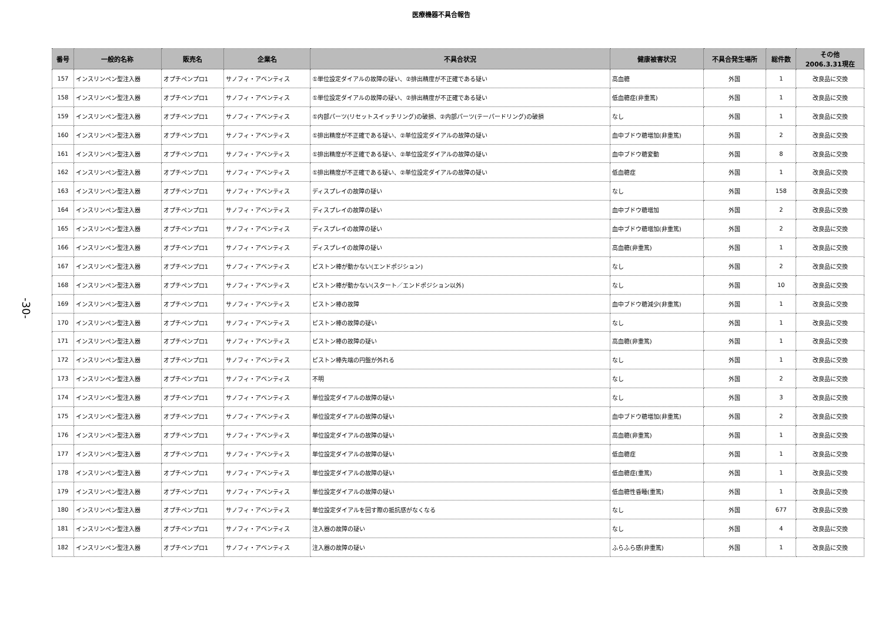医療機器不具合報告
-30-
| 番号 | 一般的名称 | 販売名 | 企業名 | 不具合状況 | 健康被害状況 | 不具合発生場所 | 総件数 | その他 2006.3.31現在 |
| --- | --- | --- | --- | --- | --- | --- | --- | --- |
| 157 | インスリンペン型注入器 | オプチペンプロ1 | サノフィ・アベンティス | ①単位設定ダイアルの故障の疑い、②排出精度が不正確である疑い | 高血糖 | 外国 | 1 | 改良品に交換 |
| 158 | インスリンペン型注入器 | オプチペンプロ1 | サノフィ・アベンティス | ①単位設定ダイアルの故障の疑い、②排出精度が不正確である疑い | 低血糖症(非重篤) | 外国 | 1 | 改良品に交換 |
| 159 | インスリンペン型注入器 | オプチペンプロ1 | サノフィ・アベンティス | ①内部パーツ(リセットスイッチリング)の破損、②内部パーツ(テーパードリング)の破損 | なし | 外国 | 1 | 改良品に交換 |
| 160 | インスリンペン型注入器 | オプチペンプロ1 | サノフィ・アベンティス | ①排出精度が不正確である疑い、②単位設定ダイアルの故障の疑い | 血中ブドウ糖増加(非重篤) | 外国 | 2 | 改良品に交換 |
| 161 | インスリンペン型注入器 | オプチペンプロ1 | サノフィ・アベンティス | ①排出精度が不正確である疑い、②単位設定ダイアルの故障の疑い | 血中ブドウ糖変動 | 外国 | 8 | 改良品に交換 |
| 162 | インスリンペン型注入器 | オプチペンプロ1 | サノフィ・アベンティス | ①排出精度が不正確である疑い、②単位設定ダイアルの故障の疑い | 低血糖症 | 外国 | 1 | 改良品に交換 |
| 163 | インスリンペン型注入器 | オプチペンプロ1 | サノフィ・アベンティス | ディスプレイの故障の疑い | なし | 外国 | 158 | 改良品に交換 |
| 164 | インスリンペン型注入器 | オプチペンプロ1 | サノフィ・アベンティス | ディスプレイの故障の疑い | 血中ブドウ糖増加 | 外国 | 2 | 改良品に交換 |
| 165 | インスリンペン型注入器 | オプチペンプロ1 | サノフィ・アベンティス | ディスプレイの故障の疑い | 血中ブドウ糖増加(非重篤) | 外国 | 2 | 改良品に交換 |
| 166 | インスリンペン型注入器 | オプチペンプロ1 | サノフィ・アベンティス | ディスプレイの故障の疑い | 高血糖(非重篤) | 外国 | 1 | 改良品に交換 |
| 167 | インスリンペン型注入器 | オプチペンプロ1 | サノフィ・アベンティス | ピストン棒が動かない(エンドポジション) | なし | 外国 | 2 | 改良品に交換 |
| 168 | インスリンペン型注入器 | オプチペンプロ1 | サノフィ・アベンティス | ピストン棒が動かない(スタート／エンドポジション以外) | なし | 外国 | 10 | 改良品に交換 |
| 169 | インスリンペン型注入器 | オプチペンプロ1 | サノフィ・アベンティス | ピストン棒の故障 | 血中ブドウ糖減少(非重篤) | 外国 | 1 | 改良品に交換 |
| 170 | インスリンペン型注入器 | オプチペンプロ1 | サノフィ・アベンティス | ピストン棒の故障の疑い | なし | 外国 | 1 | 改良品に交換 |
| 171 | インスリンペン型注入器 | オプチペンプロ1 | サノフィ・アベンティス | ピストン棒の故障の疑い | 高血糖(非重篤) | 外国 | 1 | 改良品に交換 |
| 172 | インスリンペン型注入器 | オプチペンプロ1 | サノフィ・アベンティス | ピストン棒先端の円盤が外れる | なし | 外国 | 1 | 改良品に交換 |
| 173 | インスリンペン型注入器 | オプチペンプロ1 | サノフィ・アベンティス | 不明 | なし | 外国 | 2 | 改良品に交換 |
| 174 | インスリンペン型注入器 | オプチペンプロ1 | サノフィ・アベンティス | 単位設定ダイアルの故障の疑い | なし | 外国 | 3 | 改良品に交換 |
| 175 | インスリンペン型注入器 | オプチペンプロ1 | サノフィ・アベンティス | 単位設定ダイアルの故障の疑い | 血中ブドウ糖増加(非重篤) | 外国 | 2 | 改良品に交換 |
| 176 | インスリンペン型注入器 | オプチペンプロ1 | サノフィ・アベンティス | 単位設定ダイアルの故障の疑い | 高血糖(非重篤) | 外国 | 1 | 改良品に交換 |
| 177 | インスリンペン型注入器 | オプチペンプロ1 | サノフィ・アベンティス | 単位設定ダイアルの故障の疑い | 低血糖症 | 外国 | 1 | 改良品に交換 |
| 178 | インスリンペン型注入器 | オプチペンプロ1 | サノフィ・アベンティス | 単位設定ダイアルの故障の疑い | 低血糖症(重篤) | 外国 | 1 | 改良品に交換 |
| 179 | インスリンペン型注入器 | オプチペンプロ1 | サノフィ・アベンティス | 単位設定ダイアルの故障の疑い | 低血糖性昏睡(重篤) | 外国 | 1 | 改良品に交換 |
| 180 | インスリンペン型注入器 | オプチペンプロ1 | サノフィ・アベンティス | 単位設定ダイアルを回す際の抵抗感がなくなる | なし | 外国 | 677 | 改良品に交換 |
| 181 | インスリンペン型注入器 | オプチペンプロ1 | サノフィ・アベンティス | 注入器の故障の疑い | なし | 外国 | 4 | 改良品に交換 |
| 182 | インスリンペン型注入器 | オプチペンプロ1 | サノフィ・アベンティス | 注入器の故障の疑い | ふらふら感(非重篤) | 外国 | 1 | 改良品に交換 |